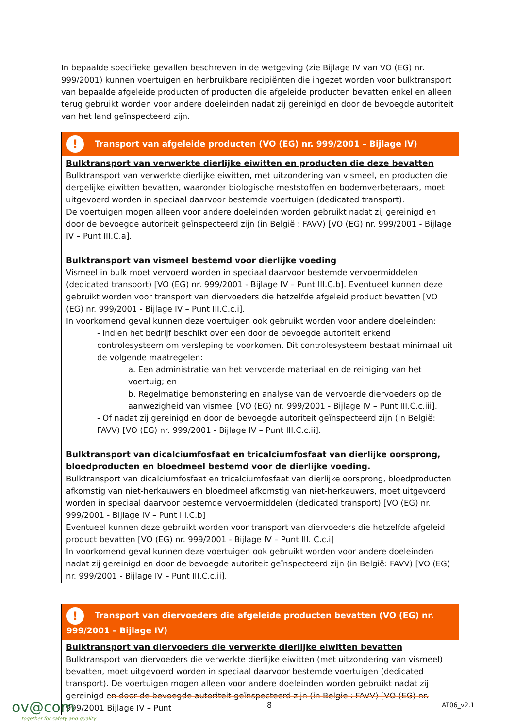In bepaalde specifieke gevallen beschreven in de wetgeving (zie Bijlage IV van VO (EG) nr. 999/2001) kunnen voertuigen en herbruikbare recipiënten die ingezet worden voor bulktransport van bepaalde afgeleide producten of producten die afgeleide producten bevatten enkel en alleen terug gebruikt worden voor andere doeleinden nadat zij gereinigd en door de bevoegde autoriteit van het land geïnspecteerd zijn.
| ! Transport van afgeleide producten (VO (EG) nr. 999/2001 – Bijlage IV) |
| --- |
| Bulktransport van verwerkte dierlijke eiwitten en producten die deze bevatten Bulktransport van verwerkte dierlijke eiwitten, met uitzondering van vismeel, en producten die dergelijke eiwitten bevatten, waaronder biologische meststoffen en bodemverbeteraars, moet uitgevoerd worden in speciaal daarvoor bestemde voertuigen (dedicated transport). De voertuigen mogen alleen voor andere doeleinden worden gebruikt nadat zij gereinigd en door de bevoegde autoriteit geïnspecteerd zijn (in België : FAVV) [VO (EG) nr. 999/2001 - Bijlage IV – Punt III.C.a]. Bulktransport van vismeel bestemd voor dierlijke voeding Vismeel in bulk moet vervoerd worden in speciaal daarvoor bestemde vervoermiddelen (dedicated transport) [VO (EG) nr. 999/2001 - Bijlage IV – Punt III.C.b]. Eventueel kunnen deze gebruikt worden voor transport van diervoeders die hetzelfde afgeleid product bevatten [VO (EG) nr. 999/2001 - Bijlage IV – Punt III.C.c.i]. In voorkomend geval kunnen deze voertuigen ook gebruikt worden voor andere doeleinden: - Indien het bedrijf beschikt over een door de bevoegde autoriteit erkend controlesysteem om versleping te voorkomen. Dit controlesysteem bestaat minimaal uit de volgende maatregelen: a. Een administratie van het vervoerde materiaal en de reiniging van het voertuig; en b. Regelmatige bemonstering en analyse van de vervoerde diervoeders op de aanwezigheid van vismeel [VO (EG) nr. 999/2001 - Bijlage IV – Punt III.C.c.iii]. - Of nadat zij gereinigd en door de bevoegde autoriteit geïnspecteerd zijn (in België: FAVV) [VO (EG) nr. 999/2001 - Bijlage IV – Punt III.C.c.ii]. Bulktransport van dicalciumfosfaat en tricalciumfosfaat van dierlijke oorsprong, bloedproducten en bloedmeel bestemd voor de dierlijke voeding. Bulktransport van dicalciumfosfaat en tricalciumfosfaat van dierlijke oorsprong, bloedproducten afkomstig van niet-herkauwers en bloedmeel afkomstig van niet-herkauwers, moet uitgevoerd worden in speciaal daarvoor bestemde vervoermiddelen (dedicated transport) [VO (EG) nr. 999/2001 - Bijlage IV – Punt III.C.b] Eventueel kunnen deze gebruikt worden voor transport van diervoeders die hetzelfde afgeleid product bevatten [VO (EG) nr. 999/2001 - Bijlage IV – Punt III. C.c.i] In voorkomend geval kunnen deze voertuigen ook gebruikt worden voor andere doeleinden nadat zij gereinigd en door de bevoegde autoriteit geïnspecteerd zijn (in België: FAVV) [VO (EG) nr. 999/2001 - Bijlage IV – Punt III.C.c.ii]. |
| ! Transport van diervoeders die afgeleide producten bevatten (VO (EG) nr. 999/2001 – Bijlage IV) |
| --- |
| Bulktransport van diervoeders die verwerkte dierlijke eiwitten bevatten Bulktransport van diervoeders die verwerkte dierlijke eiwitten (met uitzondering van vismeel) bevatten, moet uitgevoerd worden in speciaal daarvoor bestemde voertuigen (dedicated transport). De voertuigen mogen alleen voor andere doeleinden worden gebruikt nadat zij gereinigd en door de bevoegde autoriteit geïnspecteerd zijn (in Belgie : FAVV) [VO (EG) nr. 999/2001 Bijlage IV – Punt |
ov@com
together for safety and quality
8
AT06_v2.1